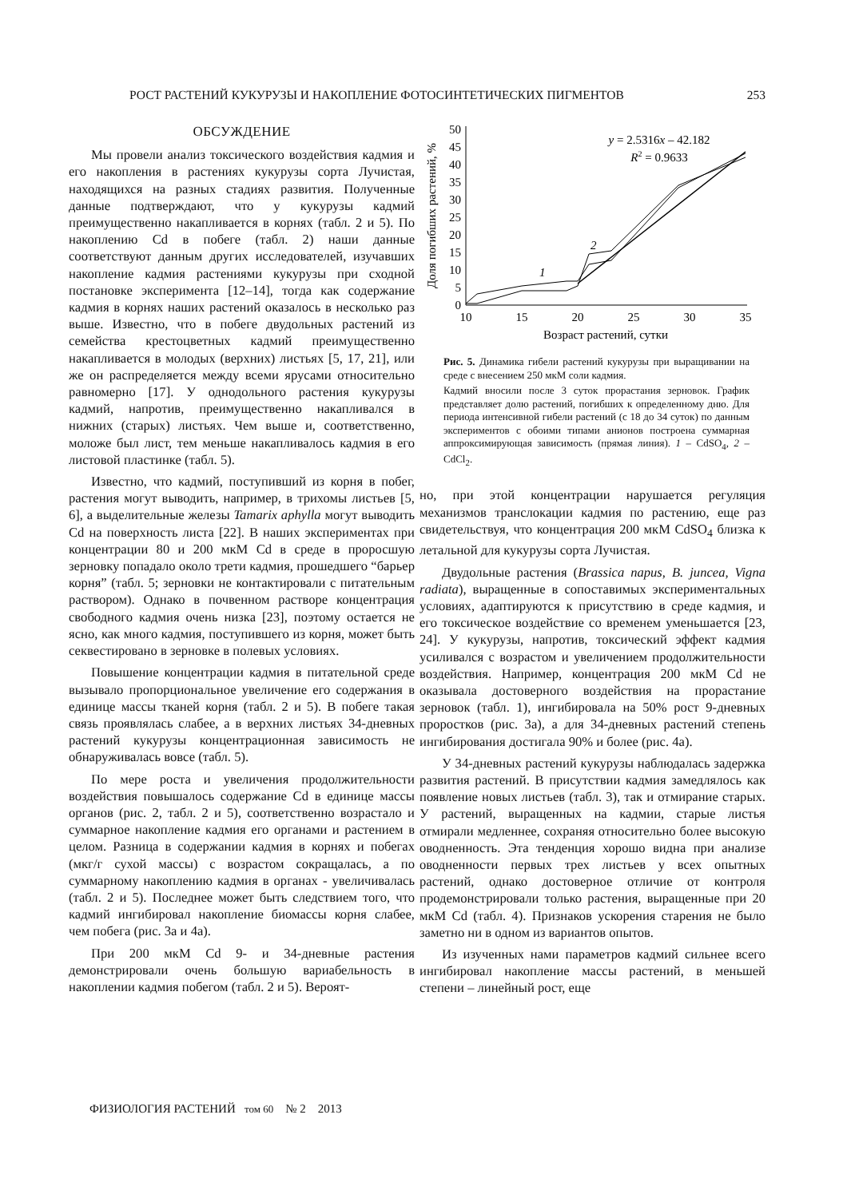РОСТ РАСТЕНИЙ КУКУРУЗЫ И НАКОПЛЕНИЕ ФОТОСИНТЕТИЧЕСКИХ ПИГМЕНТОВ 253
ОБСУЖДЕНИЕ
Мы провели анализ токсического воздействия кадмия и его накопления в растениях кукурузы сорта Лучистая, находящихся на разных стадиях развития. Полученные данные подтверждают, что у кукурузы кадмий преимущественно накапливается в корнях (табл. 2 и 5). По накоплению Cd в побеге (табл. 2) наши данные соответствуют данным других исследователей, изучавших накопление кадмия растениями кукурузы при сходной постановке эксперимента [12–14], тогда как содержание кадмия в корнях наших растений оказалось в несколько раз выше. Известно, что в побеге двудольных растений из семейства крестоцветных кадмий преимущественно накапливается в молодых (верхних) листьях [5, 17, 21], или же он распределяется между всеми ярусами относительно равномерно [17]. У однодольного растения кукурузы кадмий, напротив, преимущественно накапливался в нижних (старых) листьях. Чем выше и, соответственно, моложе был лист, тем меньше накапливалось кадмия в его листовой пластинке (табл. 5).
Известно, что кадмий, поступивший из корня в побег, растения могут выводить, например, в трихомы листьев [5, 6], а выделительные железы Tamarix aphylla могут выводить Cd на поверхность листа [22]. В наших экспериментах при концентрации 80 и 200 мкМ Cd в среде в проросшую зерновку попадало около трети кадмия, прошедшего “барьер корня” (табл. 5; зерновки не контактировали с питательным раствором). Однако в почвенном растворе концентрация свободного кадмия очень низка [23], поэтому остается не ясно, как много кадмия, поступившего из корня, может быть секвестировано в зерновке в полевых условиях.
Повышение концентрации кадмия в питательной среде вызывало пропорциональное увеличение его содержания в единице массы тканей корня (табл. 2 и 5). В побеге такая связь проявлялась слабее, а в верхних листьях 34-дневных растений кукурузы концентрационная зависимость не обнаруживалась вовсе (табл. 5).
По мере роста и увеличения продолжительности воздействия повышалось содержание Cd в единице массы органов (рис. 2, табл. 2 и 5), соответственно возрастало и суммарное накопление кадмия его органами и растением в целом. Разница в содержании кадмия в корнях и побегах (мкг/г сухой массы) с возрастом сокращалась, а по суммарному накоплению кадмия в органах - увеличивалась (табл. 2 и 5). Последнее может быть следствием того, что кадмий ингибировал накопление биомассы корня слабее, чем побега (рис. 3а и 4а).
При 200 мкМ Cd 9- и 34-дневные растения демонстрировали очень большую вариабельность в накоплении кадмия побегом (табл. 2 и 5). Вероят-
0
5
10
15
20
25
30
35
40
45
50
10
15
20
25
30
35
Возраст растений, сутки
Доля погибших растений, %
y = 2.5316x – 42.182
R2 = 0.9633
1
2
Рис. 5. Динамика гибели растений кукурузы при выращивании на среде с внесением 250 мкМ соли кадмия.
Кадмий вносили после 3 суток прорастания зерновок. График представляет долю растений, погибших к определенному дню. Для периода интенсивной гибели растений (с 18 до 34 суток) по данным экспериментов с обоими типами анионов построена суммарная аппроксимирующая зависимость (прямая линия). 1 – CdSO<sub>4</sub>, 2 – CdCl<sub>2</sub>.
но, при этой концентрации нарушается регуляция механизмов транслокации кадмия по растению, еще раз свидетельствуя, что концентрация 200 мкМ CdSO<sub>4</sub> близка к летальной для кукурузы сорта Лучистая.
Двудольные растения (Brassica napus, B. juncea, Vigna radiata), выращенные в сопоставимых экспериментальных условиях, адаптируются к присутствию в среде кадмия, и его токсическое воздействие со временем уменьшается [23, 24]. У кукурузы, напротив, токсический эффект кадмия усиливался с возрастом и увеличением продолжительности воздействия. Например, концентрация 200 мкМ Cd не оказывала достоверного воздействия на прорастание зерновок (табл. 1), ингибировала на 50% рост 9-дневных проростков (рис. 3а), а для 34-дневных растений степень ингибирования достигала 90% и более (рис. 4а).
У 34-дневных растений кукурузы наблюдалась задержка развития растений. В присутствии кадмия замедлялось как появление новых листьев (табл. 3), так и отмирание старых. У растений, выращенных на кадмии, старые листья отмирали медленнее, сохраняя относительно более высокую оводненность. Эта тенденция хорошо видна при анализе оводненности первых трех листьев у всех опытных растений, однако достоверное отличие от контроля продемонстрировали только растения, выращенные при 20 мкМ Cd (табл. 4). Признаков ускорения старения не было заметно ни в одном из вариантов опытов.
Из изученных нами параметров кадмий сильнее всего ингибировал накопление массы растений, в меньшей степени – линейный рост, еще
ФИЗИОЛОГИЯ РАСТЕНИЙ том 60 № 2 2013